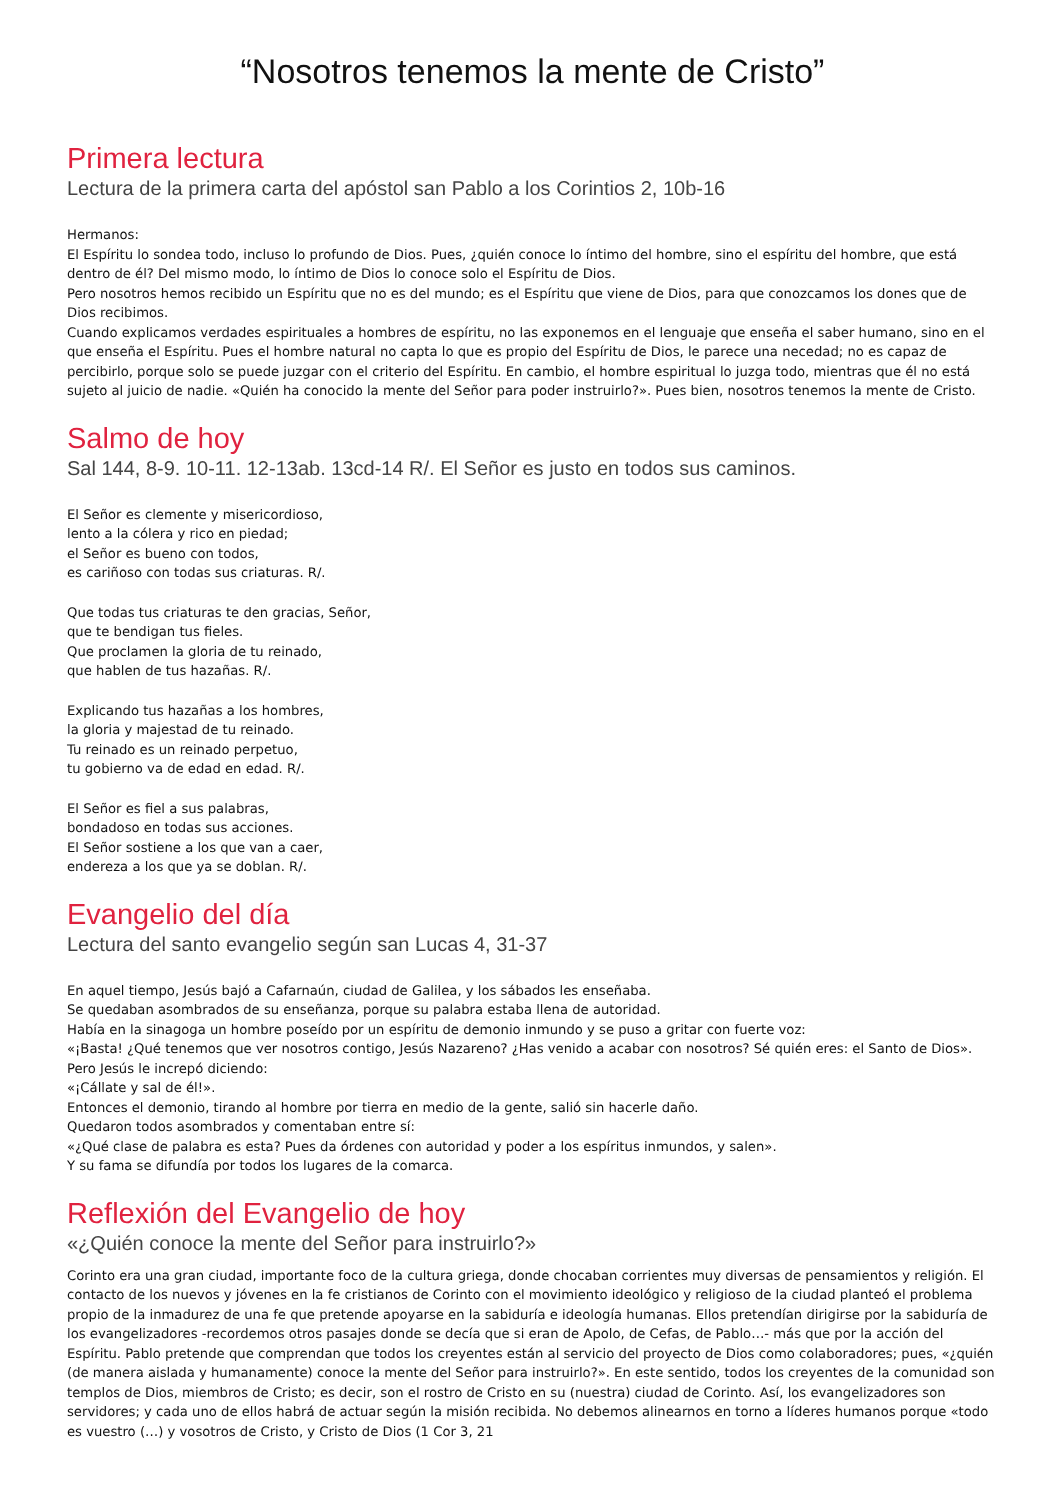“Nosotros tenemos la mente de Cristo”
Primera lectura
Lectura de la primera carta del apóstol san Pablo a los Corintios 2, 10b-16
Hermanos:
El Espíritu lo sondea todo, incluso lo profundo de Dios. Pues, ¿quién conoce lo íntimo del hombre, sino el espíritu del hombre, que está dentro de él? Del mismo modo, lo íntimo de Dios lo conoce solo el Espíritu de Dios.
Pero nosotros hemos recibido un Espíritu que no es del mundo; es el Espíritu que viene de Dios, para que conozcamos los dones que de Dios recibimos.
Cuando explicamos verdades espirituales a hombres de espíritu, no las exponemos en el lenguaje que enseña el saber humano, sino en el que enseña el Espíritu. Pues el hombre natural no capta lo que es propio del Espíritu de Dios, le parece una necedad; no es capaz de percibirlo, porque solo se puede juzgar con el criterio del Espíritu. En cambio, el hombre espiritual lo juzga todo, mientras que él no está sujeto al juicio de nadie. «Quién ha conocido la mente del Señor para poder instruirlo?». Pues bien, nosotros tenemos la mente de Cristo.
Salmo de hoy
Sal 144, 8-9. 10-11. 12-13ab. 13cd-14 R/. El Señor es justo en todos sus caminos.
El Señor es clemente y misericordioso,
lento a la cólera y rico en piedad;
el Señor es bueno con todos,
es cariñoso con todas sus criaturas. R/.
Que todas tus criaturas te den gracias, Señor,
que te bendigan tus fieles.
Que proclamen la gloria de tu reinado,
que hablen de tus hazañas. R/.
Explicando tus hazañas a los hombres,
la gloria y majestad de tu reinado.
Tu reinado es un reinado perpetuo,
tu gobierno va de edad en edad. R/.
El Señor es fiel a sus palabras,
bondadoso en todas sus acciones.
El Señor sostiene a los que van a caer,
endereza a los que ya se doblan. R/.
Evangelio del día
Lectura del santo evangelio según san Lucas 4, 31-37
En aquel tiempo, Jesús bajó a Cafarnaún, ciudad de Galilea, y los sábados les enseñaba.
Se quedaban asombrados de su enseñanza, porque su palabra estaba llena de autoridad.
Había en la sinagoga un hombre poseído por un espíritu de demonio inmundo y se puso a gritar con fuerte voz:
«¡Basta! ¿Qué tenemos que ver nosotros contigo, Jesús Nazareno? ¿Has venido a acabar con nosotros? Sé quién eres: el Santo de Dios».
Pero Jesús le increpó diciendo:
«¡Cállate y sal de él!».
Entonces el demonio, tirando al hombre por tierra en medio de la gente, salió sin hacerle daño.
Quedaron todos asombrados y comentaban entre sí:
«¿Qué clase de palabra es esta? Pues da órdenes con autoridad y poder a los espíritus inmundos, y salen».
Y su fama se difundía por todos los lugares de la comarca.
Reflexión del Evangelio de hoy
«¿Quién conoce la mente del Señor para instruirlo?»
Corinto era una gran ciudad, importante foco de la cultura griega, donde chocaban corrientes muy diversas de pensamientos y religión. El contacto de los nuevos y jóvenes en la fe cristianos de Corinto con el movimiento ideológico y religioso de la ciudad planteó el problema propio de la inmadurez de una fe que pretende apoyarse en la sabiduría e ideología humanas. Ellos pretendían dirigirse por la sabiduría de los evangelizadores -recordemos otros pasajes donde se decía que si eran de Apolo, de Cefas, de Pablo…- más que por la acción del Espíritu. Pablo pretende que comprendan que todos los creyentes están al servicio del proyecto de Dios como colaboradores; pues, «¿quién (de manera aislada y humanamente) conoce la mente del Señor para instruirlo?». En este sentido, todos los creyentes de la comunidad son templos de Dios, miembros de Cristo; es decir, son el rostro de Cristo en su (nuestra) ciudad de Corinto. Así, los evangelizadores son servidores; y cada uno de ellos habrá de actuar según la misión recibida. No debemos alinearnos en torno a líderes humanos porque «todo es vuestro (…) y vosotros de Cristo, y Cristo de Dios (1 Cor 3, 21